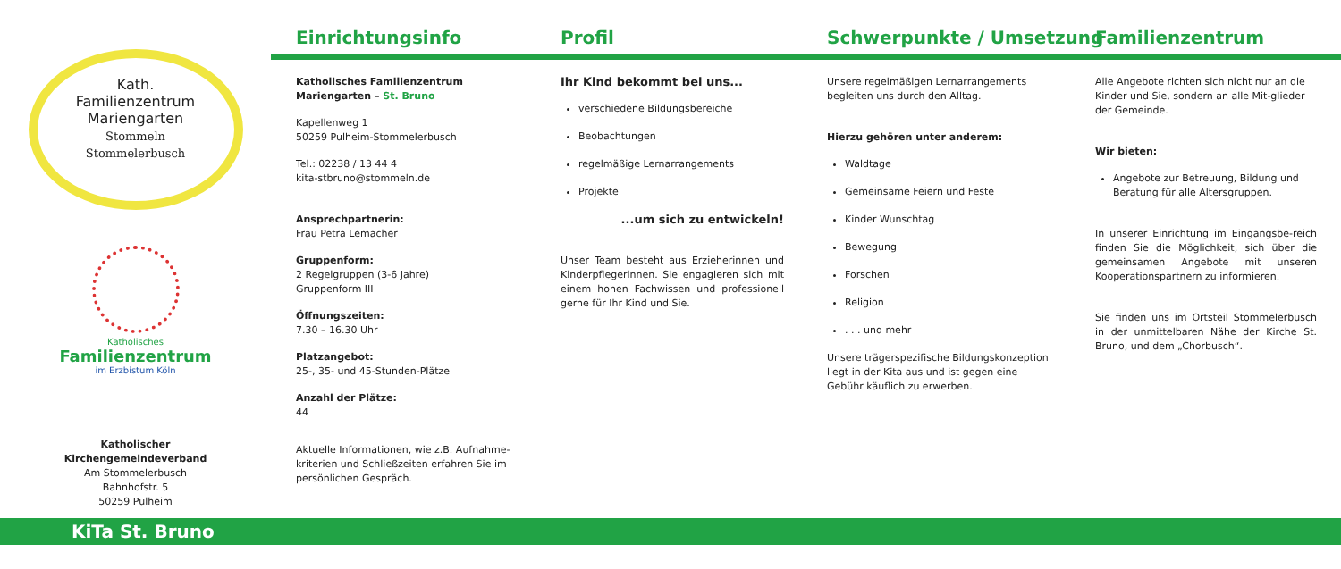Kath.
Familienzentrum
Mariengarten
Stommeln
Stommelerbusch
Katholisches
Familienzentrum
im Erzbistum Köln
Katholischer
Kirchengemeindeverband
Am Stommelerbusch
Bahnhofstr. 5
50259 Pulheim
Einrichtungsinfo
Katholisches Familienzentrum
Mariengarten – St. Bruno
Kapellenweg 1
50259 Pulheim-Stommelerbusch
Tel.: 02238 / 13 44 4
kita-stbruno@stommeln.de
Ansprechpartnerin:
Frau Petra Lemacher
Gruppenform:
2 Regelgruppen (3-6 Jahre)
Gruppenform III
Öffnungszeiten:
7.30 – 16.30 Uhr
Platzangebot:
25-, 35- und 45-Stunden-Plätze
Anzahl der Plätze:
44
Aktuelle Informationen, wie z.B. Aufnahme-kriterien und Schließzeiten erfahren Sie im persönlichen Gespräch.
Profil
Ihr Kind bekommt bei uns...
verschiedene Bildungsbereiche
Beobachtungen
regelmäßige Lernarrangements
Projekte
...um sich zu entwickeln!
Unser Team besteht aus Erzieherinnen und Kinderpflegerinnen. Sie engagieren sich mit einem hohen Fachwissen und professionell gerne für Ihr Kind und Sie.
Schwerpunkte / Umsetzung
Unsere regelmäßigen Lernarrangements begleiten uns durch den Alltag.
Hierzu gehören unter anderem:
Waldtage
Gemeinsame Feiern und Feste
Kinder Wunschtag
Bewegung
Forschen
Religion
. . . und mehr
Unsere trägerspezifische Bildungskonzeption liegt in der Kita aus und ist gegen eine Gebühr käuflich zu erwerben.
Familienzentrum
Alle Angebote richten sich nicht nur an die Kinder und Sie, sondern an alle Mit-glieder der Gemeinde.
Wir bieten:
Angebote zur Betreuung, Bildung und Beratung für alle Altersgruppen.
In unserer Einrichtung im Eingangsbe-reich finden Sie die Möglichkeit, sich über die gemeinsamen Angebote mit unseren Kooperationspartnern zu informieren.
Sie finden uns im Ortsteil Stommelerbusch in der unmittelbaren Nähe der Kirche St. Bruno, und dem „Chorbusch“.
KiTa St. Bruno